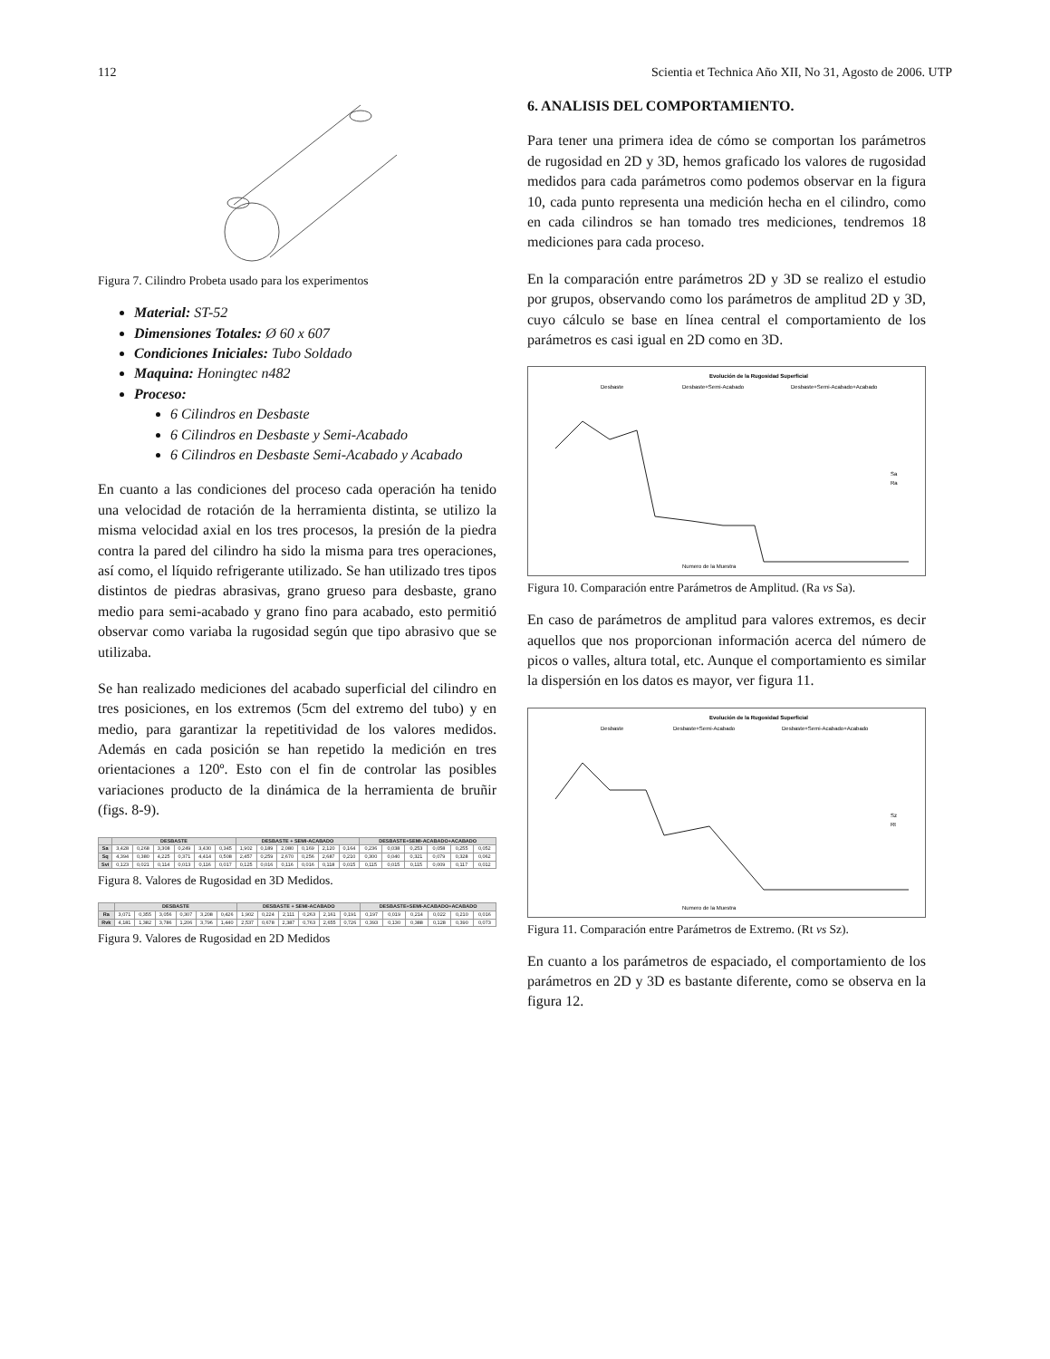112 Scientia et Technica Año XII, No 31, Agosto de 2006. UTP
Figura 7. Cilindro Probeta usado para los experimentos
Material: ST-52
Dimensiones Totales: Ø 60 x 607
Condiciones Iniciales: Tubo Soldado
Maquina: Honingtec n482
Proceso:
6 Cilindros en Desbaste
6 Cilindros en Desbaste y Semi-Acabado
6 Cilindros en Desbaste Semi-Acabado y Acabado
En cuanto a las condiciones del proceso cada operación ha tenido una velocidad de rotación de la herramienta distinta, se utilizo la misma velocidad axial en los tres procesos, la presión de la piedra contra la pared del cilindro ha sido la misma para tres operaciones, así como, el líquido refrigerante utilizado. Se han utilizado tres tipos distintos de piedras abrasivas, grano grueso para desbaste, grano medio para semi-acabado y grano fino para acabado, esto permitió observar como variaba la rugosidad según que tipo abrasivo que se utilizaba.
Se han realizado mediciones del acabado superficial del cilindro en tres posiciones, en los extremos (5cm del extremo del tubo) y en medio, para garantizar la repetitividad de los valores medidos. Además en cada posición se han repetido la medición en tres orientaciones a 120º. Esto con el fin de controlar las posibles variaciones producto de la dinámica de la herramienta de bruñir (figs. 8-9).
| | DESBASTE | | | | | | DESBASTE + SEMI-ACABADO | | | | | | DESBASTE+SEMI-ACABADO+ACABADO | | | | | |
| --- | --- | --- | --- | --- | --- | --- | --- | --- | --- | --- | --- | --- | --- | --- | --- | --- | --- | --- |
| Sa | 3,428 | 0,268 | 3,308 | 0,249 | 3,430 | 0,345 | 1,902 | 0,189 | 2,080 | 0,169 | 2,120 | 0,164 | 0,236 | 0,038 | 0,253 | 0,058 | 0,255 | 0,052 |
| Sq | 4,394 | 0,380 | 4,225 | 0,371 | 4,414 | 0,508 | 2,457 | 0,259 | 2,670 | 0,256 | 2,687 | 0,210 | 0,300 | 0,040 | 0,321 | 0,079 | 0,328 | 0,062 |
| Svi | 0,123 | 0,021 | 0,114 | 0,013 | 0,116 | 0,017 | 0,125 | 0,016 | 0,116 | 0,016 | 0,118 | 0,015 | 0,115 | 0,015 | 0,115 | 0,009 | 0,117 | 0,012 |
Figura 8. Valores de Rugosidad en 3D Medidos.
| | DESBASTE | | | | | | DESBASTE + SEMI-ACABADO | | | | | | DESBASTE+SEMI-ACABADO+ACABADO | | | | | |
| --- | --- | --- | --- | --- | --- | --- | --- | --- | --- | --- | --- | --- | --- | --- | --- | --- | --- | --- |
| Ra | 3,071 | 0,355 | 3,056 | 0,307 | 3,208 | 0,426 | 1,902 | 0,224 | 2,111 | 0,263 | 2,161 | 0,191 | 0,197 | 0,019 | 0,214 | 0,022 | 0,210 | 0,016 |
| Rvk | 4,181 | 1,382 | 3,786 | 1,206 | 3,796 | 1,440 | 2,537 | 0,678 | 2,387 | 0,763 | 2,655 | 0,726 | 0,393 | 0,130 | 0,388 | 0,128 | 0,390 | 0,073 |
Figura 9. Valores de Rugosidad en 2D Medidos
6. ANALISIS DEL COMPORTAMIENTO.
Para tener una primera idea de cómo se comportan los parámetros de rugosidad en 2D y 3D, hemos graficado los valores de rugosidad medidos para cada parámetros como podemos observar en la figura 10, cada punto representa una medición hecha en el cilindro, como en cada cilindros se han tomado tres mediciones, tendremos 18 mediciones para cada proceso.
En la comparación entre parámetros 2D y 3D se realizo el estudio por grupos, observando como los parámetros de amplitud 2D y 3D, cuyo cálculo se base en línea central el comportamiento de los parámetros es casi igual en 2D como en 3D.
Evolución de la Rugosidad Superficial
Desbaste
Desbaste+Semi-Acabado
Desbaste+Semi-Acabado+Acabado
Sa
Ra
Numero de la Muestra
Figura 10. Comparación entre Parámetros de Amplitud. (Ra vs Sa).
En caso de parámetros de amplitud para valores extremos, es decir aquellos que nos proporcionan información acerca del número de picos o valles, altura total, etc. Aunque el comportamiento es similar la dispersión en los datos es mayor, ver figura 11.
Evolución de la Rugosidad Superficial
Desbaste
Desbaste+Semi-Acabado
Desbaste+Semi-Acabado+Acabado
Sz
Rt
Numero de la Muestra
Figura 11. Comparación entre Parámetros de Extremo. (Rt vs Sz).
En cuanto a los parámetros de espaciado, el comportamiento de los parámetros en 2D y 3D es bastante diferente, como se observa en la figura 12.